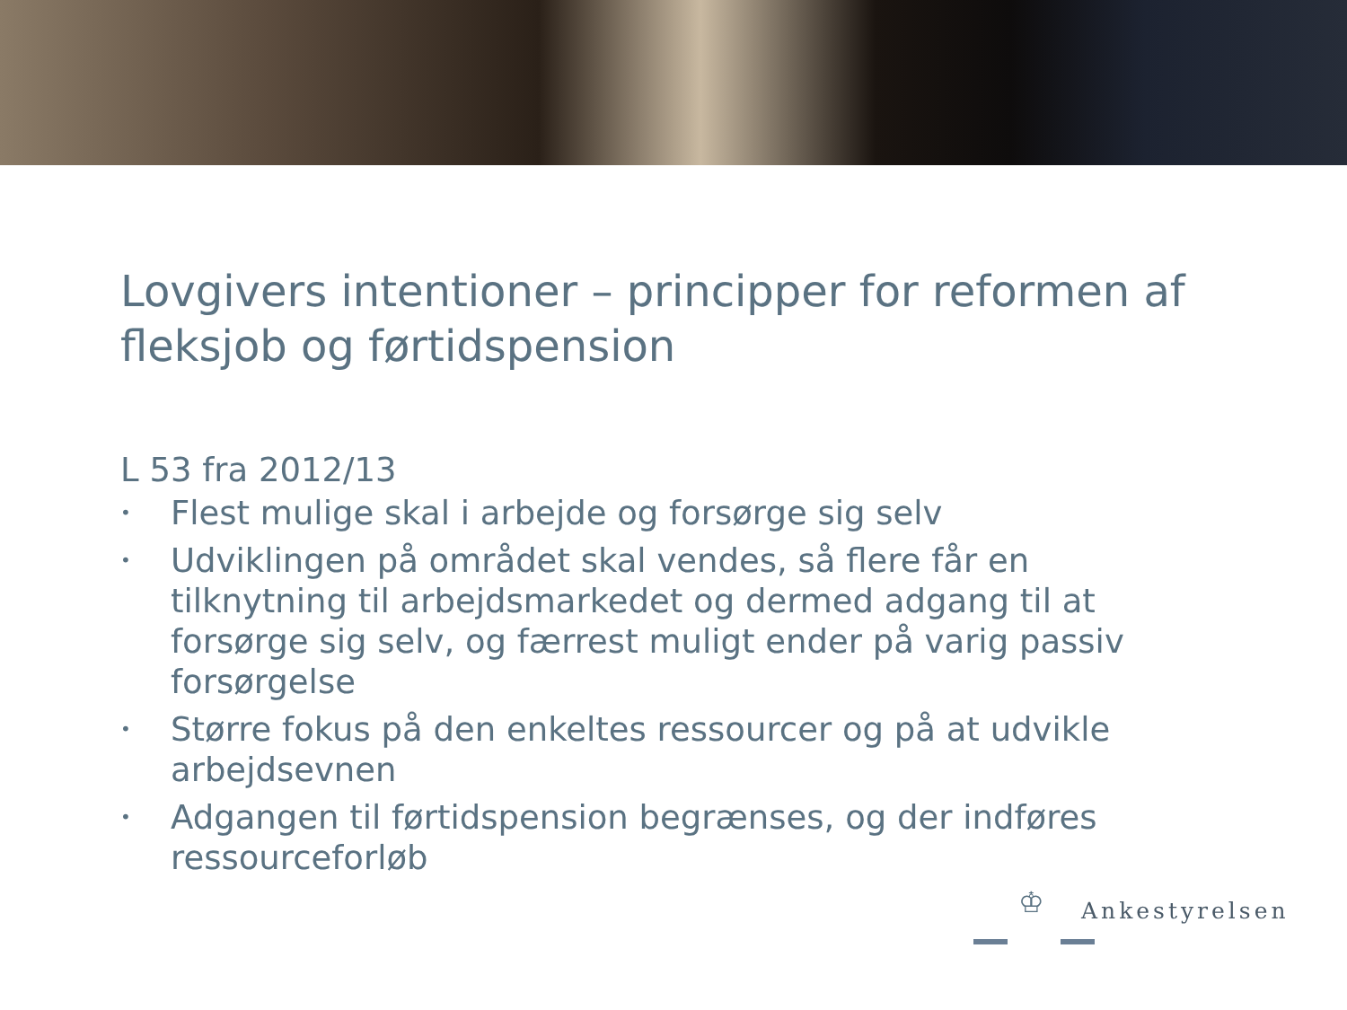Lovgivers intentioner – principper for reformen af fleksjob og førtidspension
L 53 fra 2012/13
• Flest mulige skal i arbejde og forsørge sig selv
• Udviklingen på området skal vendes, så flere får en tilknytning til arbejdsmarkedet og dermed adgang til at forsørge sig selv, og færrest muligt ender på varig passiv forsørgelse
• Større fokus på den enkeltes ressourcer og på at udvikle arbejdsevnen
• Adgangen til førtidspension begrænses, og der indføres ressourceforløb
♔ Ankestyrelsen